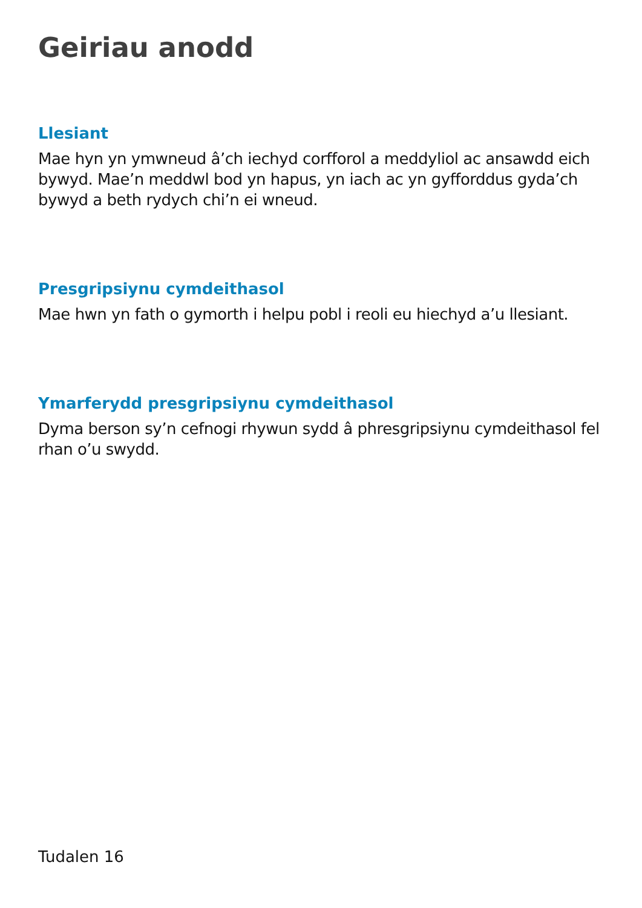Geiriau anodd
Llesiant
Mae hyn yn ymwneud â’ch iechyd corfforol a meddyliol ac ansawdd eich bywyd. Mae’n meddwl bod yn hapus, yn iach ac yn gyfforddus gyda’ch bywyd a beth rydych chi’n ei wneud.
Presgripsiynu cymdeithasol
Mae hwn yn fath o gymorth i helpu pobl i reoli eu hiechyd a’u llesiant.
Ymarferydd presgripsiynu cymdeithasol
Dyma berson sy’n cefnogi rhywun sydd â phresgripsiynu cymdeithasol fel rhan o’u swydd.
Tudalen 16